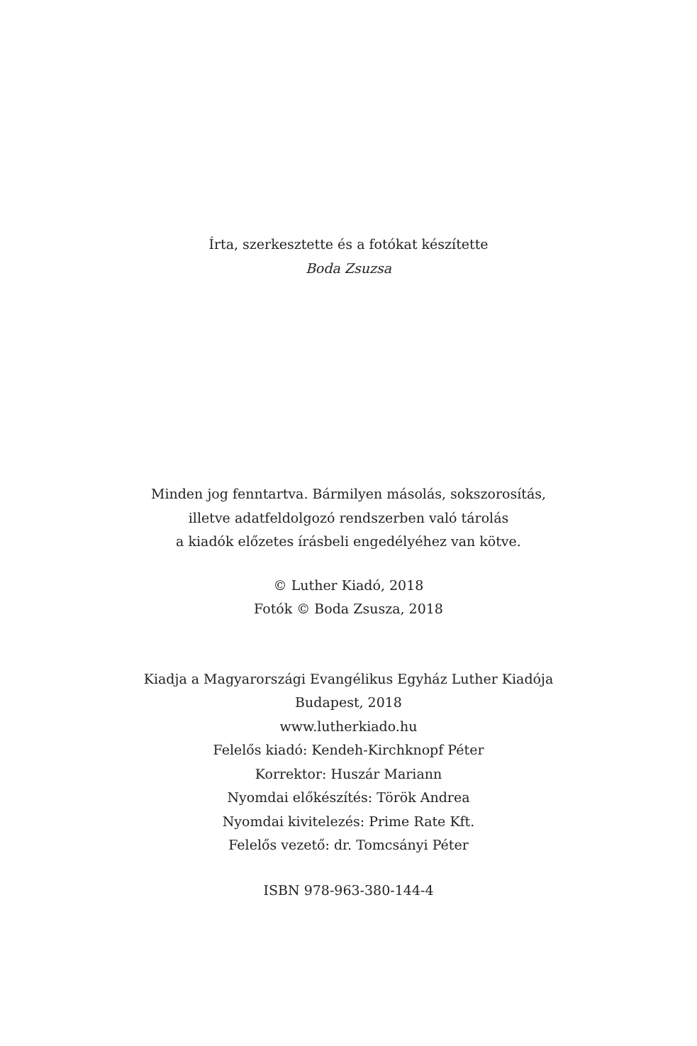Írta, szerkesztette és a fotókat készítette
Boda Zsuzsa
Minden jog fenntartva. Bármilyen másolás, sokszorosítás,
illetve adatfeldolgozó rendszerben való tárolás
a kiadók előzetes írásbeli engedélyéhez van kötve.
© Luther Kiadó, 2018
Fotók © Boda Zsusza, 2018
Kiadja a Magyarországi Evangélikus Egyház Luther Kiadója
Budapest, 2018
www.lutherkiado.hu
Felelős kiadó: Kendeh-Kirchknopf Péter
Korrektor: Huszár Mariann
Nyomdai előkészítés: Török Andrea
Nyomdai kivitelezés: Prime Rate Kft.
Felelős vezető: dr. Tomcsányi Péter
ISBN 978-963-380-144-4